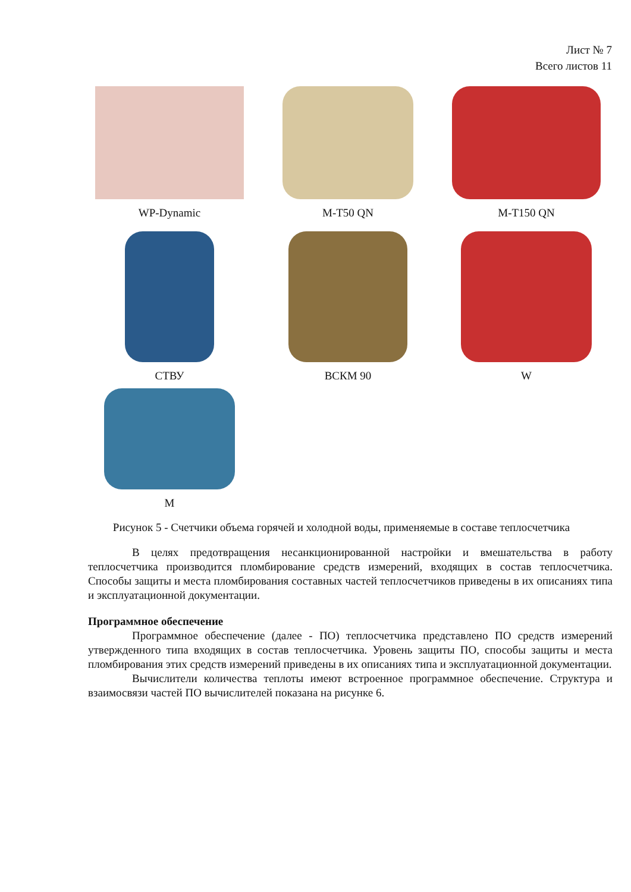Лист № 7
Всего листов 11
WP-Dynamic
M-T50 QN
M-T150 QN
СТВУ
ВСКМ 90
W
M
Рисунок 5 - Счетчики объема горячей и холодной воды, применяемые в составе теплосчетчика
В целях предотвращения несанкционированной настройки и вмешательства в работу теплосчетчика производится пломбирование средств измерений, входящих в состав теплосчетчика. Способы защиты и места пломбирования составных частей теплосчетчиков приведены в их описаниях типа и эксплуатационной документации.
Программное обеспечение
Программное обеспечение (далее - ПО) теплосчетчика представлено ПО средств измерений утвержденного типа входящих в состав теплосчетчика. Уровень защиты ПО, способы защиты и места пломбирования этих средств измерений приведены в их описаниях типа и эксплуатационной документации.
Вычислители количества теплоты имеют встроенное программное обеспечение. Структура и взаимосвязи частей ПО вычислителей показана на рисунке 6.